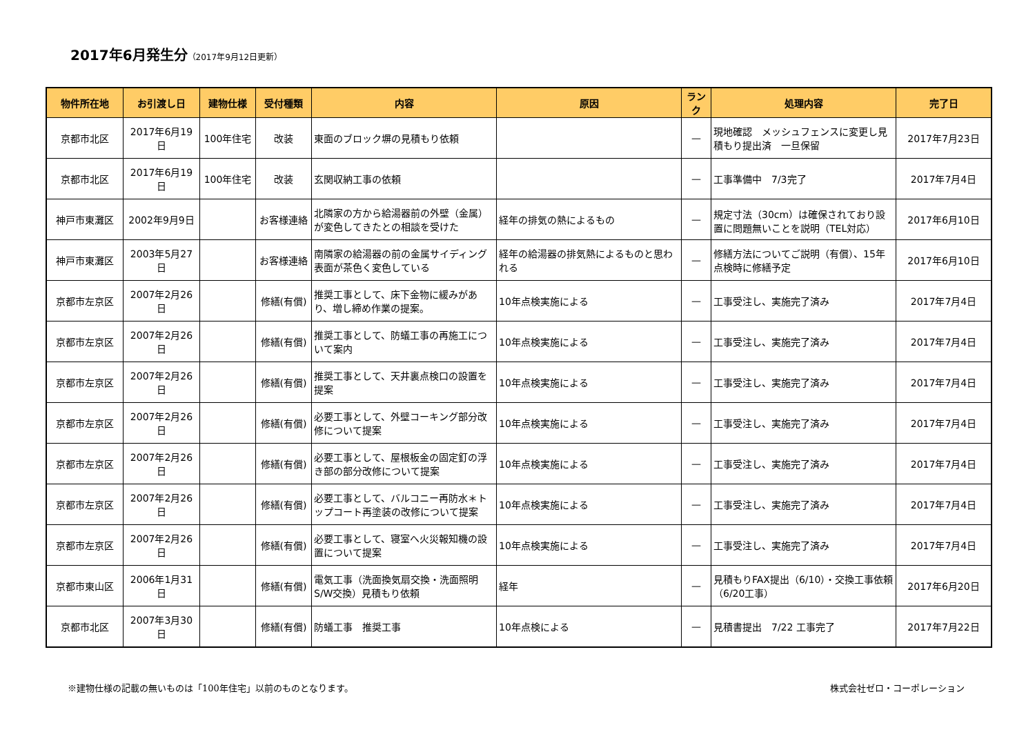2017年6月発生分（2017年9月12日更新）
| 物件所在地 | お引渡し日 | 建物仕様 | 受付種類 | 内容 | 原因 | ランク | 処理内容 | 完了日 |
| --- | --- | --- | --- | --- | --- | --- | --- | --- |
| 京都市北区 | 2017年6月19日 | 100年住宅 | 改装 | 東面のブロック塀の見積もり依頼 | | — | 現地確認 メッシュフェンスに変更し見積もり提出済 一旦保留 | 2017年7月23日 |
| 京都市北区 | 2017年6月19日 | 100年住宅 | 改装 | 玄関収納工事の依頼 | | — | 工事準備中 7/3完了 | 2017年7月4日 |
| 神戸市東灘区 | 2002年9月9日 | | お客様連絡 | 北隣家の方から給湯器前の外壁（金属）が変色してきたとの相談を受けた | 経年の排気の熱によるもの | — | 規定寸法（30cm）は確保されており設置に問題無いことを説明（TEL対応） | 2017年6月10日 |
| 神戸市東灘区 | 2003年5月27日 | | お客様連絡 | 南隣家の給湯器の前の金属サイディング表面が茶色く変色している | 経年の給湯器の排気熱によるものと思われる | — | 修繕方法についてご説明（有償）、15年点検時に修繕予定 | 2017年6月10日 |
| 京都市左京区 | 2007年2月26日 | | 修繕(有償) | 推奨工事として、床下金物に緩みがあり、増し締め作業の提案。 | 10年点検実施による | — | 工事受注し、実施完了済み | 2017年7月4日 |
| 京都市左京区 | 2007年2月26日 | | 修繕(有償) | 推奨工事として、防蟻工事の再施工について案内 | 10年点検実施による | — | 工事受注し、実施完了済み | 2017年7月4日 |
| 京都市左京区 | 2007年2月26日 | | 修繕(有償) | 推奨工事として、天井裏点検口の設置を提案 | 10年点検実施による | — | 工事受注し、実施完了済み | 2017年7月4日 |
| 京都市左京区 | 2007年2月26日 | | 修繕(有償) | 必要工事として、外壁コーキング部分改修について提案 | 10年点検実施による | — | 工事受注し、実施完了済み | 2017年7月4日 |
| 京都市左京区 | 2007年2月26日 | | 修繕(有償) | 必要工事として、屋根板金の固定釘の浮き部の部分改修について提案 | 10年点検実施による | — | 工事受注し、実施完了済み | 2017年7月4日 |
| 京都市左京区 | 2007年2月26日 | | 修繕(有償) | 必要工事として、バルコニー再防水＊トップコート再塗装の改修について提案 | 10年点検実施による | — | 工事受注し、実施完了済み | 2017年7月4日 |
| 京都市左京区 | 2007年2月26日 | | 修繕(有償) | 必要工事として、寝室へ火災報知機の設置について提案 | 10年点検実施による | — | 工事受注し、実施完了済み | 2017年7月4日 |
| 京都市東山区 | 2006年1月31日 | | 修繕(有償) | 電気工事（洗面換気扇交換・洗面照明S/W交換）見積もり依頼 | 経年 | — | 見積もりFAX提出（6/10）・交換工事依頼（6/20工事） | 2017年6月20日 |
| 京都市北区 | 2007年3月30日 | | 修繕(有償) | 防蟻工事 推奨工事 | 10年点検による | — | 見積書提出 7/22 工事完了 | 2017年7月22日 |
※建物仕様の記載の無いものは「100年住宅」以前のものとなります。 株式会社ゼロ・コーポレーション